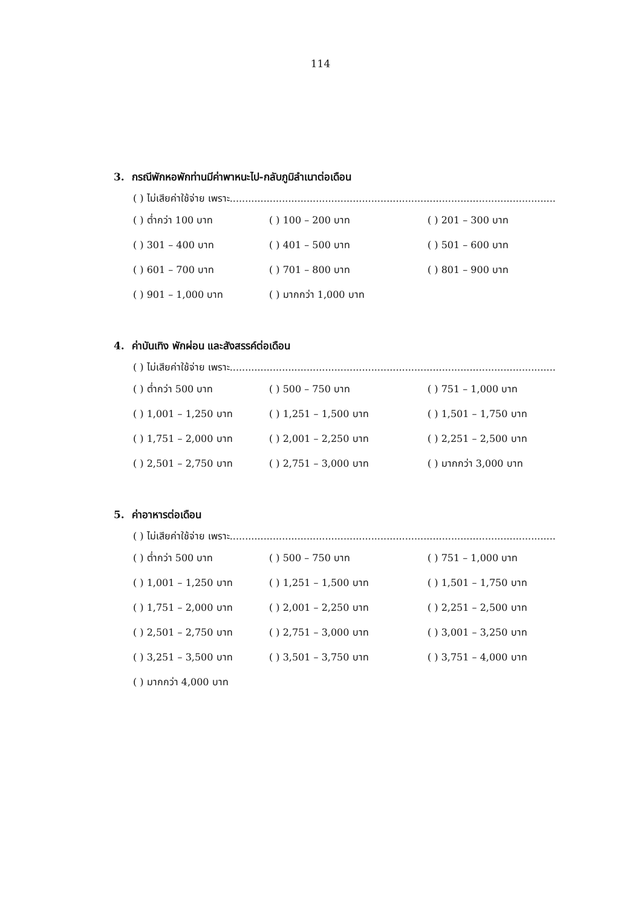114
3. กรณีพักหอพักท่านมีค่าพาหนะไป-กลับภูมิลำเนาต่อเดือน
( ) ไม่เสียค่าใช้จ่าย เพราะ..........................................................................................................
( ) ต่ำกว่า 100 บาท
( ) 100 – 200 บาท
( ) 201 – 300 บาท
( ) 301 – 400 บาท
( ) 401 – 500 บาท
( ) 501 – 600 บาท
( ) 601 – 700 บาท
( ) 701 – 800 บาท
( ) 801 – 900 บาท
( ) 901 – 1,000 บาท
( ) มากกว่า 1,000 บาท
4. ค่าบันเทิง พักผ่อน และสังสรรค์ต่อเดือน
( ) ไม่เสียค่าใช้จ่าย เพราะ..........................................................................................................
( ) ต่ำกว่า 500 บาท
( ) 500 – 750 บาท
( ) 751 – 1,000 บาท
( ) 1,001 – 1,250 บาท
( ) 1,251 – 1,500 บาท
( ) 1,501 – 1,750 บาท
( ) 1,751 – 2,000 บาท
( ) 2,001 – 2,250 บาท
( ) 2,251 – 2,500 บาท
( ) 2,501 – 2,750 บาท
( ) 2,751 – 3,000 บาท
( ) มากกว่า 3,000 บาท
5. ค่าอาหารต่อเดือน
( ) ไม่เสียค่าใช้จ่าย เพราะ..........................................................................................................
( ) ต่ำกว่า 500 บาท
( ) 500 – 750 บาท
( ) 751 – 1,000 บาท
( ) 1,001 – 1,250 บาท
( ) 1,251 – 1,500 บาท
( ) 1,501 – 1,750 บาท
( ) 1,751 – 2,000 บาท
( ) 2,001 – 2,250 บาท
( ) 2,251 – 2,500 บาท
( ) 2,501 – 2,750 บาท
( ) 2,751 – 3,000 บาท
( ) 3,001 – 3,250 บาท
( ) 3,251 – 3,500 บาท
( ) 3,501 – 3,750 บาท
( ) 3,751 – 4,000 บาท
( ) มากกว่า 4,000 บาท